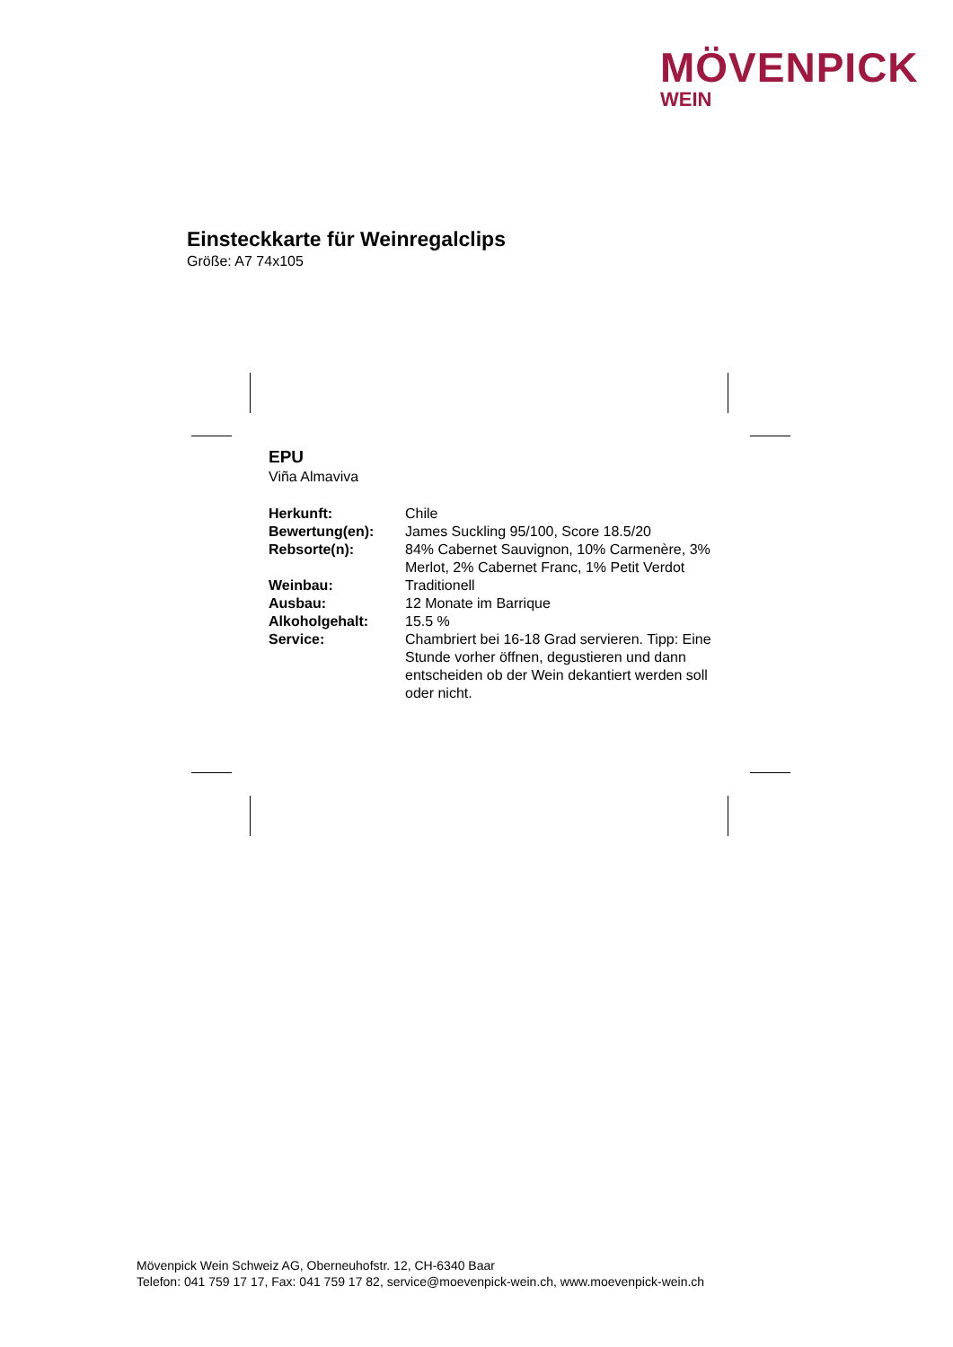MÖVENPICK
WEIN
Einsteckkarte für Weinregalclips
Größe: A7 74x105
EPU
Viña Almaviva
| Herkunft: | Chile |
| Bewertung(en): | James Suckling 95/100, Score 18.5/20 |
| Rebsorte(n): | 84% Cabernet Sauvignon, 10% Carmenère, 3% Merlot, 2% Cabernet Franc, 1% Petit Verdot |
| Weinbau: | Traditionell |
| Ausbau: | 12 Monate im Barrique |
| Alkoholgehalt: | 15.5 % |
| Service: | Chambriert bei 16-18 Grad servieren. Tipp: Eine Stunde vorher öffnen, degustieren und dann entscheiden ob der Wein dekantiert werden soll oder nicht. |
Mövenpick Wein Schweiz AG, Oberneuhofstr. 12, CH-6340 Baar
Telefon: 041 759 17 17, Fax: 041 759 17 82, service@moevenpick-wein.ch, www.moevenpick-wein.ch